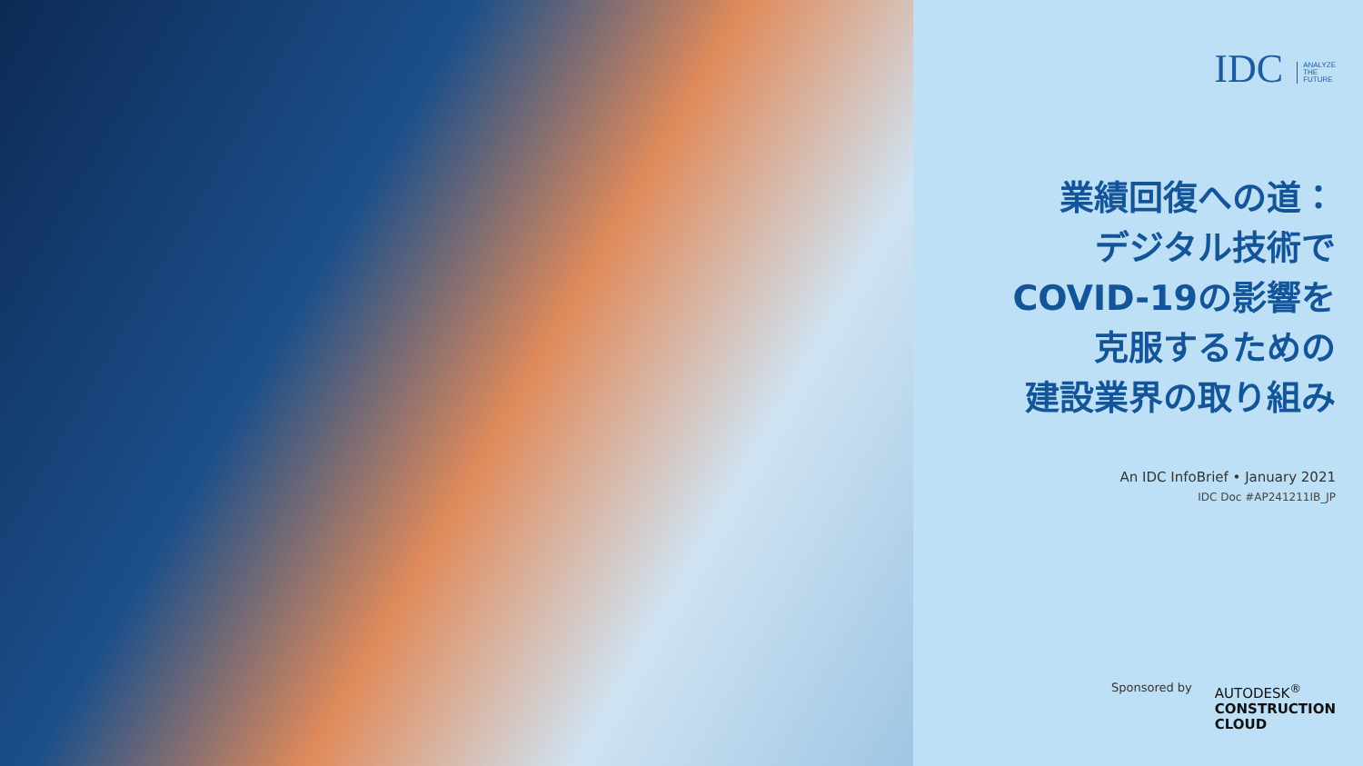IDC ANALYZE
THE
FUTURE
業績回復への道：
デジタル技術で
COVID-19の影響を
克服するための
建設業界の取り組み
An IDC InfoBrief • January 2021
IDC Doc #AP241211IB_JP
Sponsored by
AUTODESK<sup>®</sup>
CONSTRUCTION
CLOUD